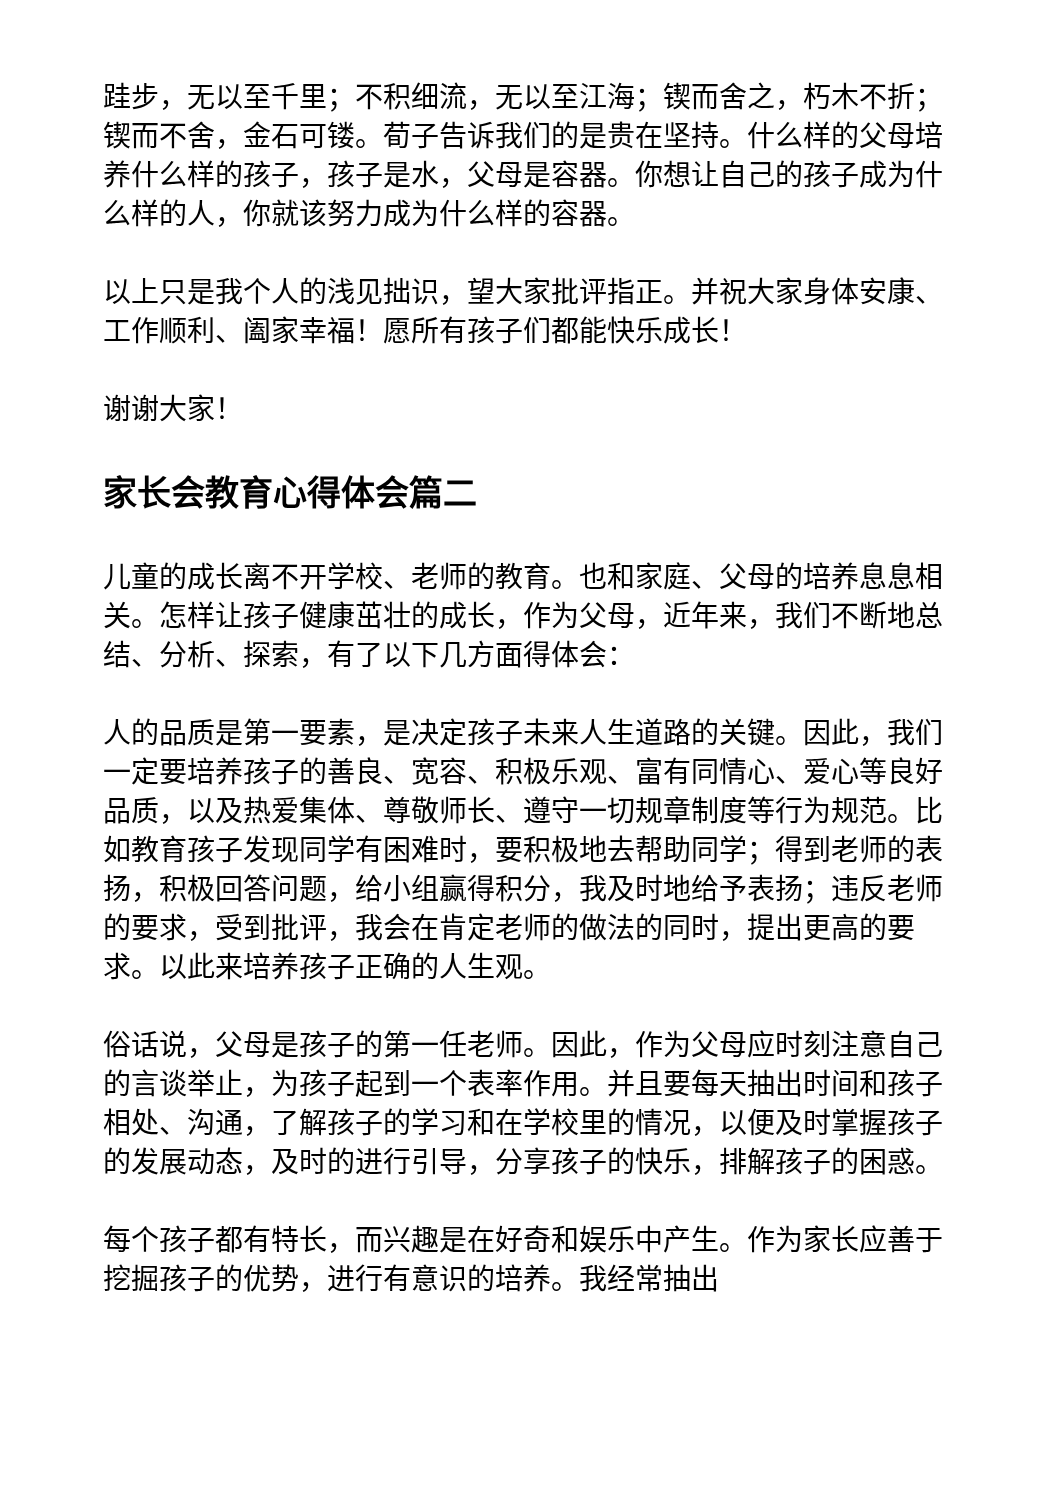跬步，无以至千里；不积细流，无以至江海；锲而舍之，朽木不折；锲而不舍，金石可镂。荀子告诉我们的是贵在坚持。什么样的父母培养什么样的孩子，孩子是水，父母是容器。你想让自己的孩子成为什么样的人，你就该努力成为什么样的容器。
以上只是我个人的浅见拙识，望大家批评指正。并祝大家身体安康、工作顺利、阖家幸福！愿所有孩子们都能快乐成长！
谢谢大家！
家长会教育心得体会篇二
儿童的成长离不开学校、老师的教育。也和家庭、父母的培养息息相关。怎样让孩子健康茁壮的成长，作为父母，近年来，我们不断地总结、分析、探索，有了以下几方面得体会：
人的品质是第一要素，是决定孩子未来人生道路的关键。因此，我们一定要培养孩子的善良、宽容、积极乐观、富有同情心、爱心等良好品质，以及热爱集体、尊敬师长、遵守一切规章制度等行为规范。比如教育孩子发现同学有困难时，要积极地去帮助同学；得到老师的表扬，积极回答问题，给小组赢得积分，我及时地给予表扬；违反老师的要求，受到批评，我会在肯定老师的做法的同时，提出更高的要求。以此来培养孩子正确的人生观。
俗话说，父母是孩子的第一任老师。因此，作为父母应时刻注意自己的言谈举止，为孩子起到一个表率作用。并且要每天抽出时间和孩子相处、沟通，了解孩子的学习和在学校里的情况，以便及时掌握孩子的发展动态，及时的进行引导，分享孩子的快乐，排解孩子的困惑。
每个孩子都有特长，而兴趣是在好奇和娱乐中产生。作为家长应善于挖掘孩子的优势，进行有意识的培养。我经常抽出